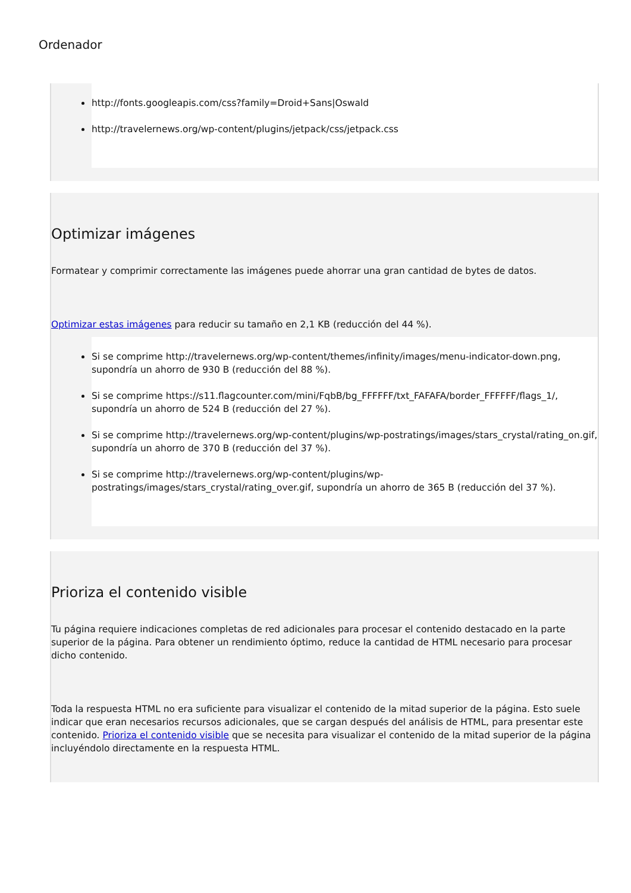Ordenador
http://fonts.googleapis.com/css?family=Droid+Sans|Oswald
http://travelernews.org/wp-content/plugins/jetpack/css/jetpack.css
Optimizar imágenes
Formatear y comprimir correctamente las imágenes puede ahorrar una gran cantidad de bytes de datos.
Optimizar estas imágenes para reducir su tamaño en 2,1 KB (reducción del 44 %).
Si se comprime http://travelernews.org/wp-content/themes/infinity/images/menu-indicator-down.png, supondría un ahorro de 930 B (reducción del 88 %).
Si se comprime https://s11.flagcounter.com/mini/FqbB/bg_FFFFFF/txt_FAFAFA/border_FFFFFF/flags_1/, supondría un ahorro de 524 B (reducción del 27 %).
Si se comprime http://travelernews.org/wp-content/plugins/wp-postratings/images/stars_crystal/rating_on.gif, supondría un ahorro de 370 B (reducción del 37 %).
Si se comprime http://travelernews.org/wp-content/plugins/wp-postratings/images/stars_crystal/rating_over.gif, supondría un ahorro de 365 B (reducción del 37 %).
Prioriza el contenido visible
Tu página requiere indicaciones completas de red adicionales para procesar el contenido destacado en la parte superior de la página. Para obtener un rendimiento óptimo, reduce la cantidad de HTML necesario para procesar dicho contenido.
Toda la respuesta HTML no era suficiente para visualizar el contenido de la mitad superior de la página. Esto suele indicar que eran necesarios recursos adicionales, que se cargan después del análisis de HTML, para presentar este contenido. Prioriza el contenido visible que se necesita para visualizar el contenido de la mitad superior de la página incluyéndolo directamente en la respuesta HTML.